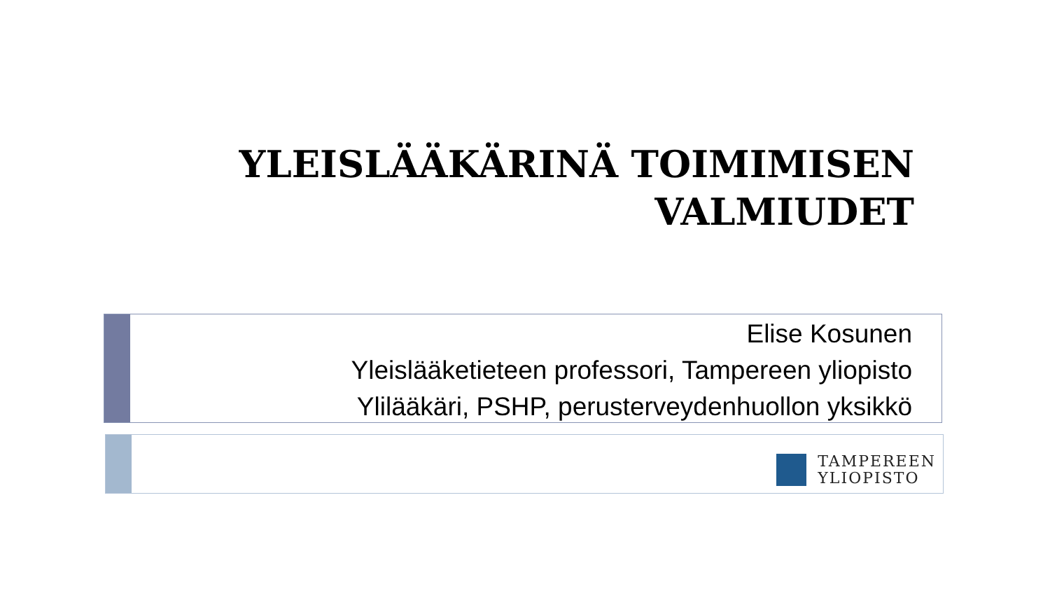YLEISLÄÄKÄRINÄ TOIMIMISEN VALMIUDET
Elise Kosunen
Yleislääketieteen professori, Tampereen yliopisto
Ylilääkäri, PSHP, perusterveydenhuollon yksikkö
TAMPEREEN
YLIOPISTO